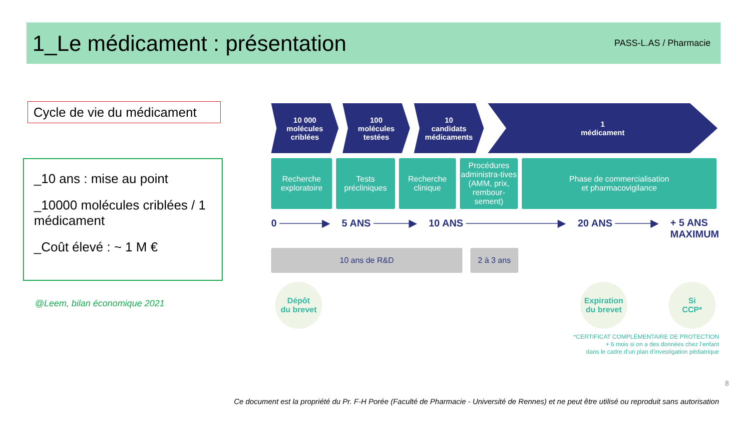1_Le médicament : présentation
PASS-L.AS / Pharmacie
Cycle de vie du médicament
_10 ans : mise au point
_10000 molécules criblées / 1 médicament
_Coût élevé : ~ 1 M €
@Leem, bilan économique 2021
10 000
molécules
criblées
100
molécules
testées
10
candidats
médicaments
1
médicament
Recherche
exploratoire
Tests
précliniques
Recherche
clinique
Procédures administra-tives (AMM, prix, rembour-sement)
Phase de commercialisation
et pharmacovigilance
0 ──────▶ 5 ANS ─────▶ 10 ANS ─────────────▶ 20 ANS ─────▶ + 5 ANS
MAXIMUM
10 ans de R&D 2 à 3 ans
Dépôt
du brevet
Expiration
du brevet
Si
CCP*
*CERTIFICAT COMPLÉMENTAIRE DE PROTECTION
+ 6 mois si on a des données chez l’enfant
dans le cadre d’un plan d’investigation pédiatrique
8
Ce document est la propriété du Pr. F-H Porée (Faculté de Pharmacie - Université de Rennes) et ne peut être utilisé ou reproduit sans autorisation